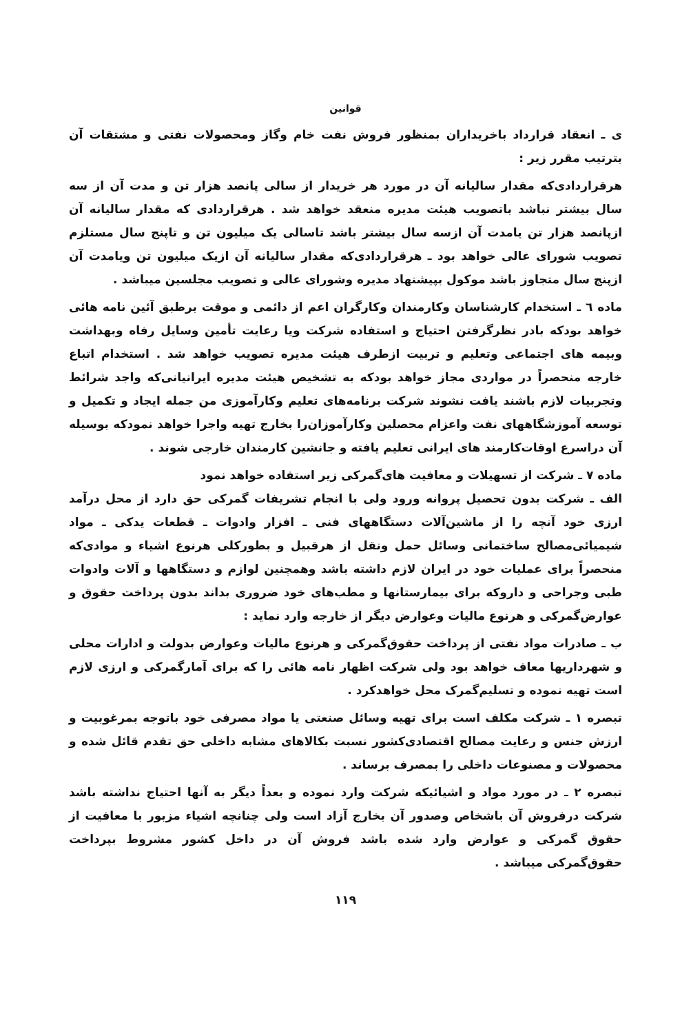قوانین
ی ـ انعقاد قرارداد باخریداران بمنظور فروش نفت خام وگاز ومحصولات نفتی و مشتقات آن بترتیب مقرر زیر :
هرقراردادی‌که مقدار سالیانه آن در مورد هر خریدار از سالی پانصد هزار تن و مدت آن از سه سال بیشتر نباشد باتصویب هیئت مدیره منعقد خواهد شد . هرقراردادی که مقدار سالیانه آن ازپانصد هزار تن یامدت آن ازسه سال بیشتر باشد تاسالی یک میلیون تن و تاپنج سال مستلزم تصویب شورای عالی خواهد بود ـ هرقراردادی‌که مقدار سالیانه آن ازیک میلیون تن ویامدت آن ازپنج سال متجاوز باشد موکول بپیشنهاد مدیره وشورای عالی و تصویب مجلسین میباشد .
ماده ٦ ـ استخدام کارشناسان وکارمندان وکارگران اعم از دائمی و موقت برطبق آئین نامه هائی خواهد بودکه بادر نظرگرفتن احتیاج و استفاده شرکت ویا رعایت تأمین وسایل رفاه وبهداشت وبیمه های اجتماعی وتعلیم و تربیت ازطرف هیئت مدیره تصویب خواهد شد . استخدام اتباع خارجه منحصراً در مواردی مجاز خواهد بودکه به تشخیص هیئت مدیره ایرانیانی‌که واجد شرائط وتجربیات لازم باشند یافت نشوند شرکت برنامه‌های تعلیم وکارآموزی من جمله ایجاد و تکمیل و توسعه آموزشگاههای نفت واعزام محصلین وکارآموزان‌را بخارج تهیه واجرا خواهد نمودکه بوسیله آن دراسرع اوقات‌کارمند های ایرانی تعلیم یافته و جانشین کارمندان خارجی شوند .
ماده ٧ ـ شرکت از تسهیلات و معافیت های‌گمرکی زیر استفاده خواهد نمود
الف ـ شرکت بدون تحصیل پروانه ورود ولی با انجام تشریفات گمرکی حق دارد از محل درآمد ارزی خود آنچه را از ماشین‌آلات دستگاههای فنی ـ افزار وادوات ـ قطعات یدکی ـ مواد شیمیائی‌مصالح ساختمانی وسائل حمل ونقل از هرقبیل و بطورکلی هرنوع اشیاء و موادی‌که منحصراً برای عملیات خود در ایران لازم داشته باشد وهمچنین لوازم و دستگاهها و آلات وادوات طبی وجراحی و داروکه برای بیمارستانها و مطب‌های خود ضروری بداند بدون پرداخت حقوق و عوارض‌گمرکی و هرنوع مالیات وعوارض دیگر از خارجه وارد نماید :
ب ـ صادرات مواد نفتی از پرداخت حقوق‌گمرکی و هرنوع مالیات وعوارض بدولت و ادارات محلی و شهرداریها معاف خواهد بود ولی شرکت اظهار نامه هائی را که برای آمارگمرکی و ارزی لازم است تهیه نموده و تسلیم‌گمرک محل خواهدکرد .
تبصره ١ ـ شرکت مکلف است برای تهیه وسائل صنعتی یا مواد مصرفی خود باتوجه بمرغوبیت و ارزش جنس و رعایت مصالح اقتصادی‌کشور نسبت بکالاهای مشابه داخلی حق تقدم قائل شده و محصولات و مصنوعات داخلی را بمصرف برساند .
تبصره ٢ ـ در مورد مواد و اشیائیکه شرکت وارد نموده و بعداً دیگر به آنها احتیاج نداشته باشد شرکت درفروش آن باشخاص وصدور آن بخارج آزاد است ولی چنانچه اشیاء مزبور با معافیت از حقوق گمرکی و عوارض وارد شده باشد فروش آن در داخل کشور مشروط بپرداخت حقوق‌گمرکی میباشد .
١١٩